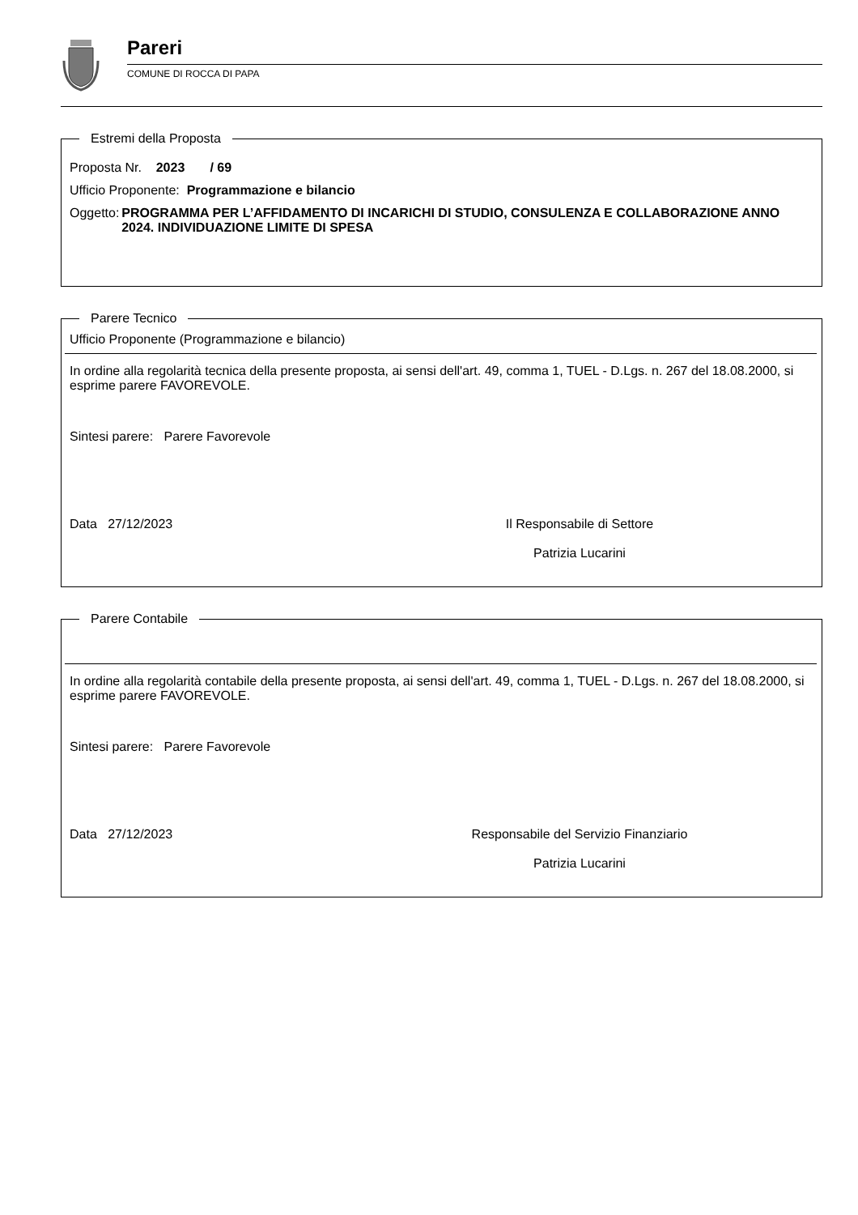Pareri
COMUNE DI ROCCA DI PAPA
Estremi della Proposta
Proposta Nr. 2023 / 69
Ufficio Proponente: Programmazione e bilancio
Oggetto: PROGRAMMA PER L’AFFIDAMENTO DI INCARICHI DI STUDIO, CONSULENZA E COLLABORAZIONE ANNO 2024. INDIVIDUAZIONE LIMITE DI SPESA
Parere Tecnico
Ufficio Proponente (Programmazione e bilancio)
In ordine alla regolarità tecnica della presente proposta, ai sensi dell'art. 49, comma 1, TUEL - D.Lgs. n. 267 del 18.08.2000, si esprime parere FAVOREVOLE.
Sintesi parere: Parere Favorevole
Data 27/12/2023 Il Responsabile di Settore
Patrizia Lucarini
Parere Contabile
In ordine alla regolarità contabile della presente proposta, ai sensi dell'art. 49, comma 1, TUEL - D.Lgs. n. 267 del 18.08.2000, si esprime parere FAVOREVOLE.
Sintesi parere: Parere Favorevole
Data 27/12/2023 Responsabile del Servizio Finanziario
Patrizia Lucarini